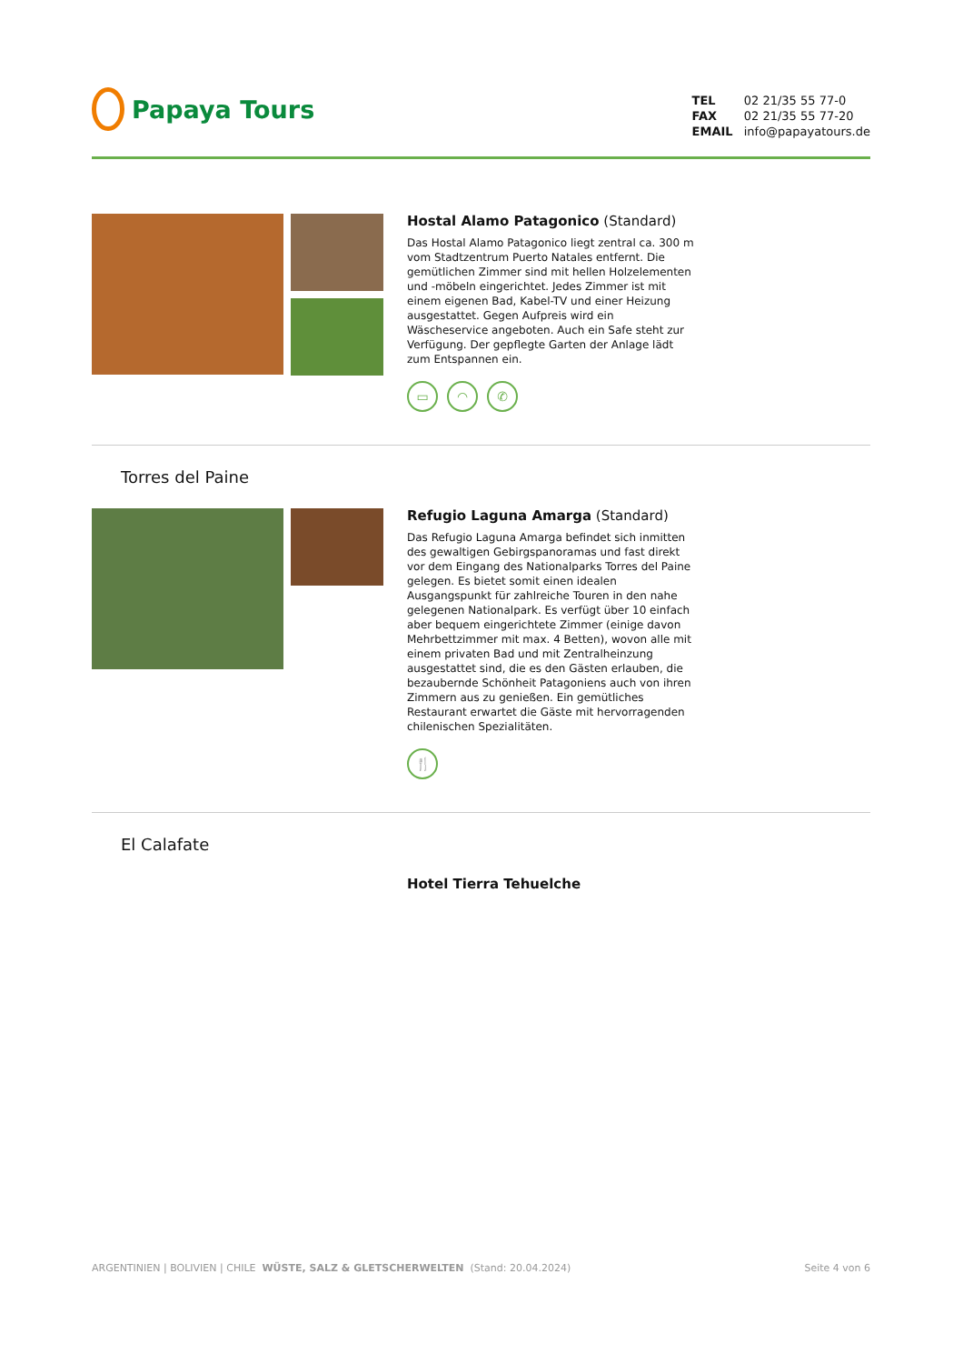Papaya Tours
TEL 02 21/35 55 77-0
FAX 02 21/35 55 77-20
EMAIL info@papayatours.de
Hostal Alamo Patagonico (Standard)
Das Hostal Alamo Patagonico liegt zentral ca. 300 m vom Stadtzentrum Puerto Natales entfernt. Die gemütlichen Zimmer sind mit hellen Holzelementen und -möbeln eingerichtet. Jedes Zimmer ist mit einem eigenen Bad, Kabel-TV und einer Heizung ausgestattet. Gegen Aufpreis wird ein Wäscheservice angeboten. Auch ein Safe steht zur Verfügung. Der gepflegte Garten der Anlage lädt zum Entspannen ein.
▭ ◠ ✆
Torres del Paine
Refugio Laguna Amarga (Standard)
Das Refugio Laguna Amarga befindet sich inmitten des gewaltigen Gebirgspanoramas und fast direkt vor dem Eingang des Nationalparks Torres del Paine gelegen. Es bietet somit einen idealen Ausgangspunkt für zahlreiche Touren in den nahe gelegenen Nationalpark. Es verfügt über 10 einfach aber bequem eingerichtete Zimmer (einige davon Mehrbettzimmer mit max. 4 Betten), wovon alle mit einem privaten Bad und mit Zentralheinzung ausgestattet sind, die es den Gästen erlauben, die bezaubernde Schönheit Patagoniens auch von ihren Zimmern aus zu genießen. Ein gemütliches Restaurant erwartet die Gäste mit hervorragenden chilenischen Spezialitäten.
🍴
El Calafate
Hotel Tierra Tehuelche
ARGENTINIEN | BOLIVIEN | CHILE WÜSTE, SALZ & GLETSCHERWELTEN (Stand: 20.04.2024) Seite 4 von 6